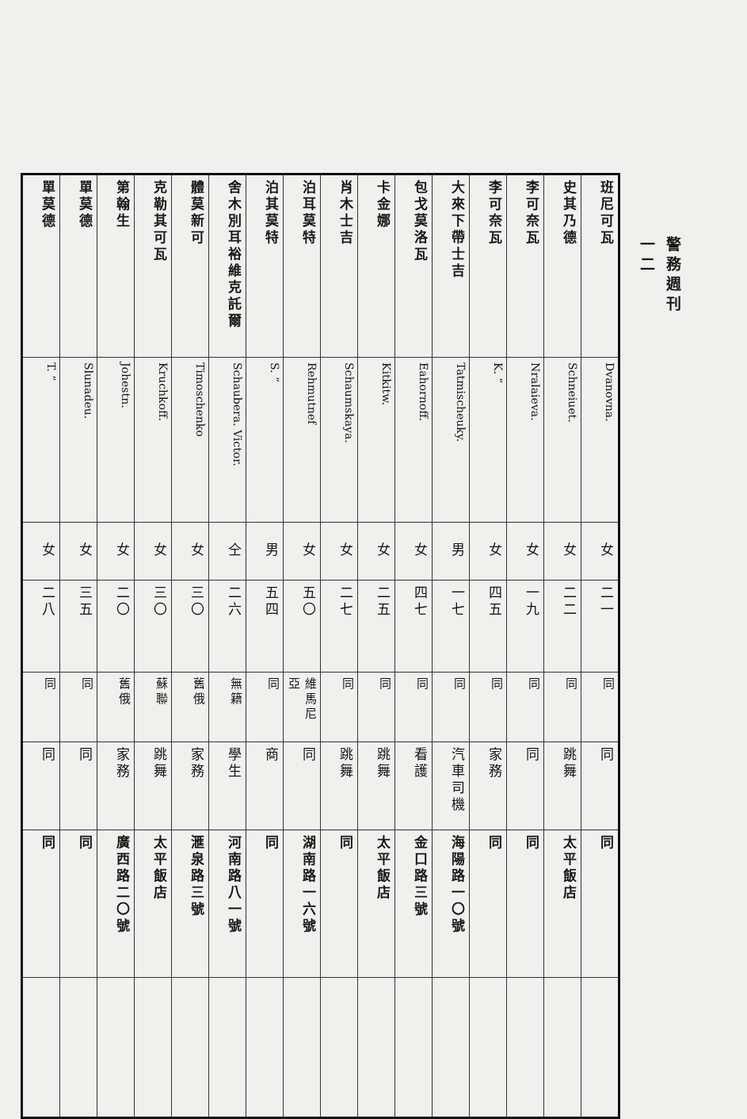警務週刊
一二
| 班尼可瓦 | Dvanovna. | 女 | 二一 | 同 | 同 | 同 | |
| 史其乃德 | Schneiuet. | 女 | 二二 | 同 | 跳舞 | 太平飯店 | |
| 李可奈瓦 | Nralaieva. | 女 | 一九 | 同 | 同 | 同 | |
| 李可奈瓦 | K. ” | 女 | 四五 | 同 | 家務 | 同 | |
| 大來下帶士吉 | Tatmischeuky. | 男 | 一七 | 同 | 汽車司機 | 海陽路一〇號 | |
| 包戈莫洛瓦 | Eahornoff. | 女 | 四七 | 同 | 看護 | 金口路三號 | |
| 卡金娜 | Kitkitw. | 女 | 二五 | 同 | 跳舞 | 太平飯店 | |
| 肖木士吉 | Schaumskaya. | 女 | 二七 | 同 | 跳舞 | 同 | |
| 泊耳莫特 | Rehmutnef | 女 | 五〇 | 維馬尼亞 | 同 | 湖南路一六號 | |
| 泊其莫特 | S. ” | 男 | 五四 | 同 | 商 | 同 | |
| 舍木別耳裕維克託爾 | Schaubera. Victor. | 仝 | 二六 | 無籍 | 學生 | 河南路八一號 | |
| 體莫新可 | Timoschenko | 女 | 三〇 | 舊俄 | 家務 | 滙泉路三號 | |
| 克勒其可瓦 | Kruchkoff. | 女 | 三〇 | 蘇聯 | 跳舞 | 太平飯店 | |
| 第翰生 | Johestn. | 女 | 二〇 | 舊俄 | 家務 | 廣西路二〇號 | |
| 單莫德 | Slunadeu. | 女 | 三五 | 同 | 同 | 同 | |
| 單莫德 | T. ” | 女 | 二八 | 同 | 同 | 同 | |